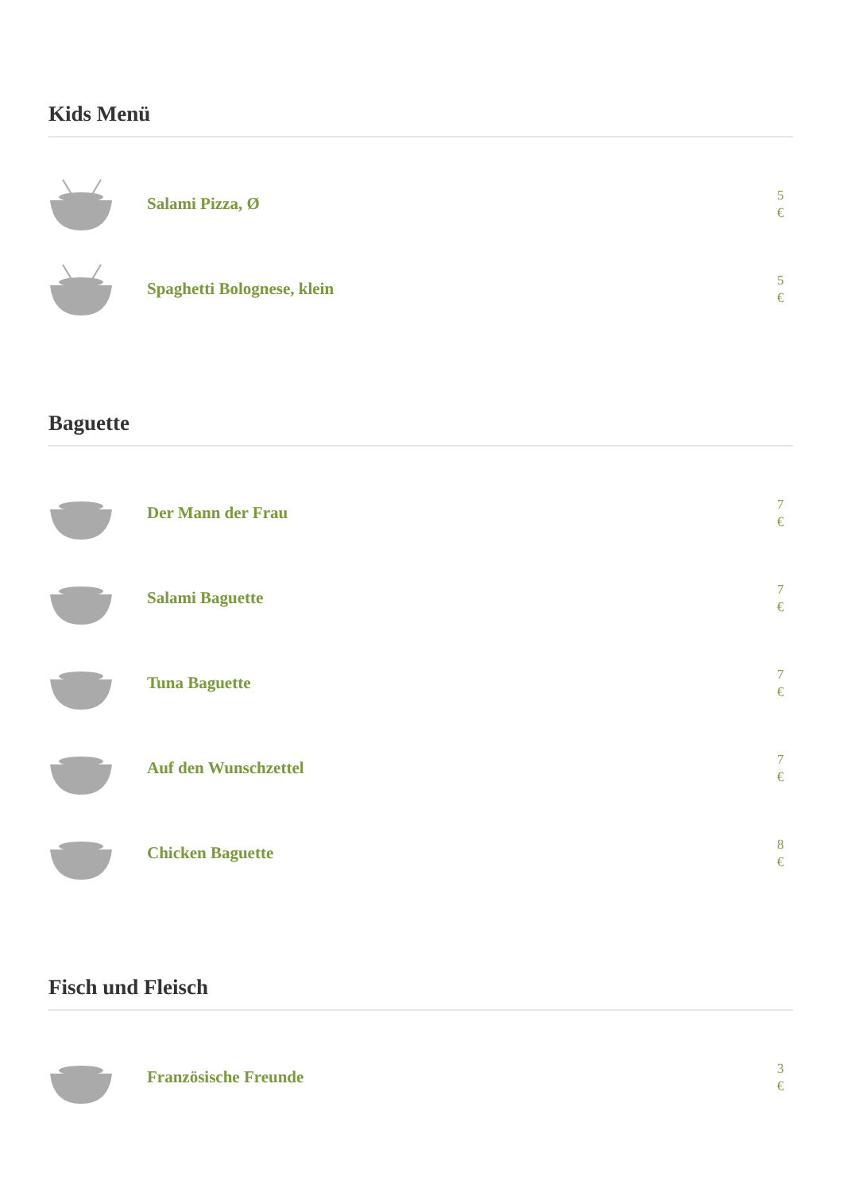Kids Menü
Salami Pizza, Ø
5 €
Spaghetti Bolognese, klein
5 €
Baguette
Der Mann der Frau
7 €
Salami Baguette
7 €
Tuna Baguette
7 €
Auf den Wunschzettel
7 €
Chicken Baguette
8 €
Fisch und Fleisch
Französische Freunde
3 €